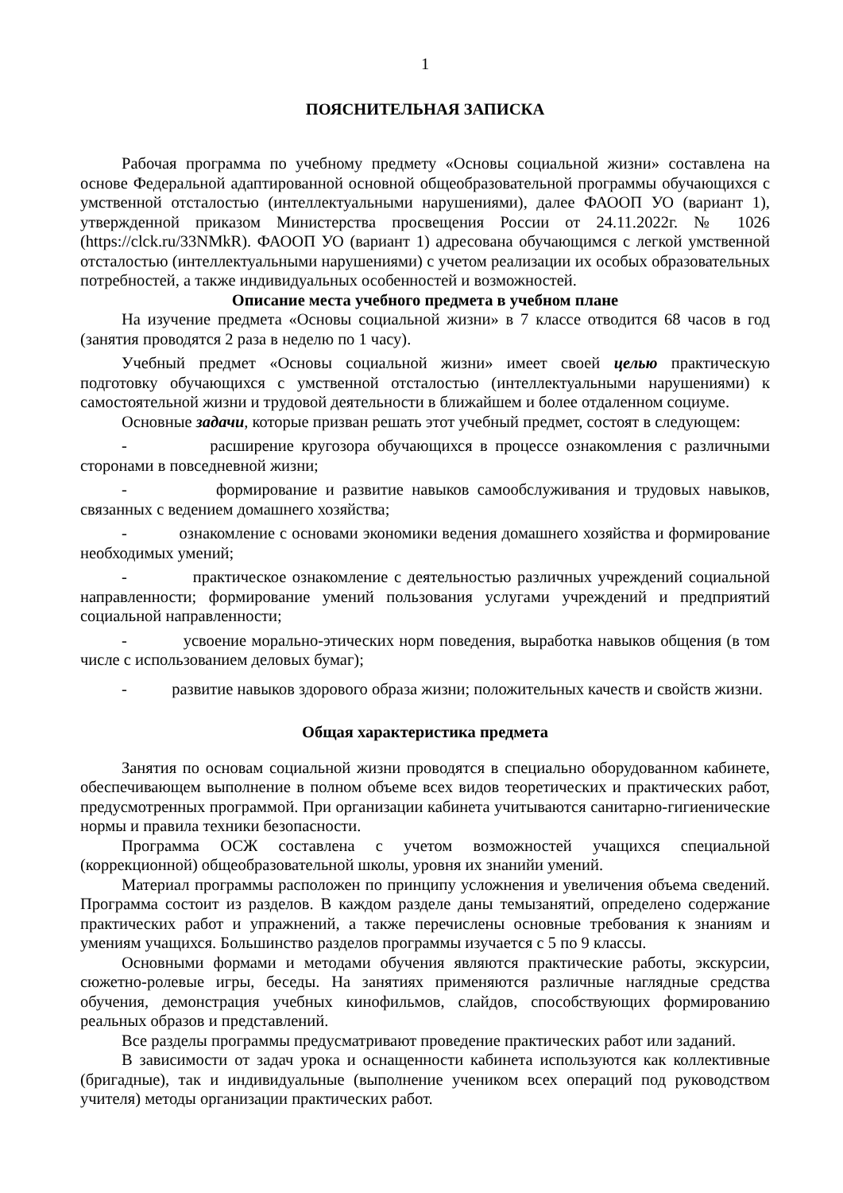1
ПОЯСНИТЕЛЬНАЯ ЗАПИСКА
Рабочая программа по учебному предмету «Основы социальной жизни» составлена на основе Федеральной адаптированной основной общеобразовательной программы обучающихся с умственной отсталостью (интеллектуальными нарушениями), далее ФАООП УО (вариант 1), утвержденной приказом Министерства просвещения России от 24.11.2022г. № 1026 (https://clck.ru/33NMkR). ФАООП УО (вариант 1) адресована обучающимся с легкой умственной отсталостью (интеллектуальными нарушениями) с учетом реализации их особых образовательных потребностей, а также индивидуальных особенностей и возможностей.
Описание места учебного предмета в учебном плане
На изучение предмета «Основы социальной жизни» в 7 классе отводится 68 часов в год (занятия проводятся 2 раза в неделю по 1 часу).
Учебный предмет «Основы социальной жизни» имеет своей целью практическую подготовку обучающихся с умственной отсталостью (интеллектуальными нарушениями) к самостоятельной жизни и трудовой деятельности в ближайшем и более отдаленном социуме.
Основные задачи, которые призван решать этот учебный предмет, состоят в следующем:
- расширение кругозора обучающихся в процессе ознакомления с различными сторонами в повседневной жизни;
- формирование и развитие навыков самообслуживания и трудовых навыков, связанных с ведением домашнего хозяйства;
- ознакомление с основами экономики ведения домашнего хозяйства и формирование необходимых умений;
- практическое ознакомление с деятельностью различных учреждений социальной направленности; формирование умений пользования услугами учреждений и предприятий социальной направленности;
- усвоение морально-этических норм поведения, выработка навыков общения (в том числе с использованием деловых бумаг);
- развитие навыков здорового образа жизни; положительных качеств и свойств жизни.
Общая характеристика предмета
Занятия по основам социальной жизни проводятся в специально оборудованном кабинете, обеспечивающем выполнение в полном объеме всех видов теоретических и практических работ, предусмотренных программой. При организации кабинета учитываются санитарно-гигиенические нормы и правила техники безопасности.
Программа ОСЖ составлена с учетом возможностей учащихся специальной (коррекционной) общеобразовательной школы, уровня их знанийи умений.
Материал программы расположен по принципу усложнения и увеличения объема сведений. Программа состоит из разделов. В каждом разделе даны темызанятий, определено содержание практических работ и упражнений, а также перечислены основные требования к знаниям и умениям учащихся. Большинство разделов программы изучается с 5 по 9 классы.
Основными формами и методами обучения являются практические работы, экскурсии, сюжетно-ролевые игры, беседы. На занятиях применяются различные наглядные средства обучения, демонстрация учебных кинофильмов, слайдов, способствующих формированию реальных образов и представлений.
Все разделы программы предусматривают проведение практических работ или заданий.
В зависимости от задач урока и оснащенности кабинета используются как коллективные (бригадные), так и индивидуальные (выполнение учеником всех операций под руководством учителя) методы организации практических работ.